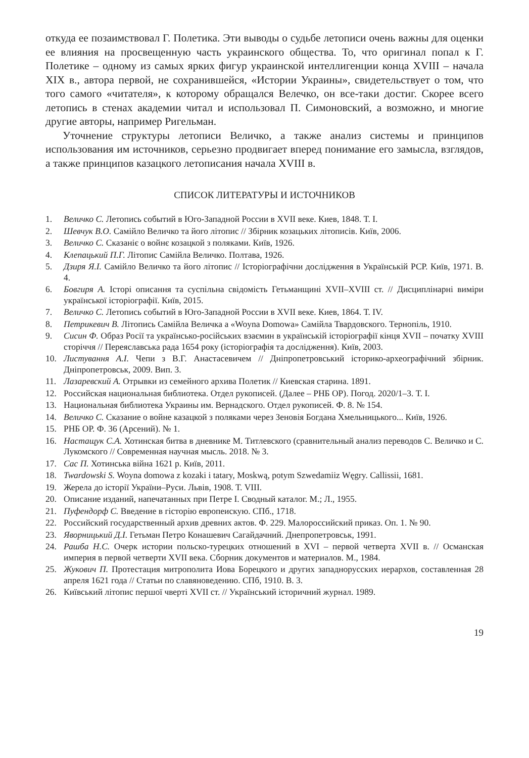откуда ее позаимствовал Г. Полетика. Эти выводы о судьбе летописи очень важны для оценки ее влияния на просвещенную часть украинского общества. То, что оригинал попал к Г. Полетике – одному из самых ярких фигур украинской интеллигенции конца XVIII – начала XIX в., автора первой, не сохранившейся, «Истории Украины», свидетельствует о том, что того самого «читателя», к которому обращался Велечко, он все-таки достиг. Скорее всего летопись в стенах академии читал и использовал П. Симоновский, а возможно, и многие другие авторы, например Ригельман.
Уточнение структуры летописи Величко, а также анализ системы и принципов использования им источников, серьезно продвигает вперед понимание его замысла, взглядов, а также принципов казацкого летописания начала XVIII в.
СПИСОК ЛИТЕРАТУРЫ И ИСТОЧНИКОВ
1. Величко С. Летопись событий в Юго-Западной России в XVII веке. Киев, 1848. Т. I.
2. Шевчук В.О. Самійло Величко та його літопис // Збірник козацьких літописів. Київ, 2006.
3. Величко С. Сказаніє о войнє козацкой з поляками. Київ, 1926.
4. Клепацький П.Г. Літопис Самійла Величко. Полтава, 1926.
5. Дзиря Я.І. Самійло Величко та його літопис // Історіографічни дослідження в Українській РСР. Київ, 1971. В. 4.
6. Бовгиря А. Історі описання та суспільна свідомість Гетьманщині XVII–XVIII ст. // Дисциплінарні виміри української історіографії. Київ, 2015.
7. Величко С. Летопись событий в Юго-Западной России в XVII веке. Киев, 1864. Т. IV.
8. Петрикевич В. Літопись Самійла Величка а «Woyna Domowa» Самійла Твардовского. Тернопіль, 1910.
9. Сисин Ф. Образ Росії та українсько-російських взаємин в українській історіографії кінця XVII – початку XVIII сторіччя // Переяславська рада 1654 року (історіографія та дослідження). Київ, 2003.
10. Листування А.І. Чепи з В.Г. Анастасевичем // Дніпропетровський історико-археографічний збірник. Дніпропетровськ, 2009. Вип. 3.
11. Лазаревский А. Отрывки из семейного архива Полетик // Киевская старина. 1891.
12. Российская национальная библиотека. Отдел рукописей. (Далее – РНБ ОР). Погод. 2020/1–3. Т. I.
13. Национальная библиотека Украины им. Вернадского. Отдел рукописей. Ф. 8. № 154.
14. Величко С. Сказание о войне казацкой з поляками через Зеновія Богдана Хмельницького... Київ, 1926.
15. РНБ ОР. Ф. 36 (Арсений). № 1.
16. Настащук С.А. Хотинская битва в дневнике М. Титлевского (сравнительный анализ переводов С. Величко и С. Лукомского // Современная научная мысль. 2018. № 3.
17. Сас П. Хотинська війна 1621 р. Київ, 2011.
18. Twardowski S. Woyna domowa z kozaki i tatary, Moskwą, potym Szwedamiiz Węgry. Callissii, 1681.
19. Жерела до історії України–Руси. Львів, 1908. Т. VIII.
20. Описание изданий, напечатанных при Петре I. Сводный каталог. М.; Л., 1955.
21. Пуфендорф С. Введение в гісторію европеискую. СПб., 1718.
22. Российский государственный архив древних актов. Ф. 229. Малороссийский приказ. Оп. 1. № 90.
23. Яворницький Д.І. Гетьман Петро Конашевич Сагайдачний. Днепропетровськ, 1991.
24. Рашба Н.С. Очерк истории польско-турецких отношений в XVI – первой четверта XVII в. // Османская империя в первой четверти XVII века. Сборник документов и материалов. М., 1984.
25. Жукович П. Протестация митрополита Иова Борецкого и других западнорусских иерархов, составленная 28 апреля 1621 года // Статьи по славяноведению. СПб, 1910. В. 3.
26. Київський літопис першої чверті XVII ст. // Український історичний журнал. 1989.
19